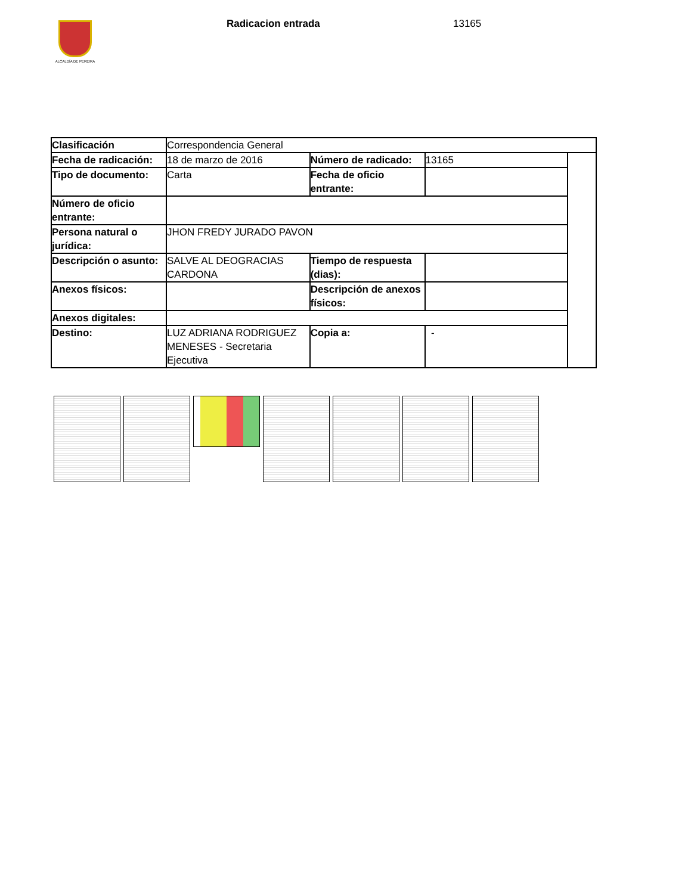ALCALDÍA DE PEREIRA Radicacion entrada 13165
| Clasificación | Correspondencia General | | | |
| Fecha de radicación: | 18 de marzo de 2016 | Número de radicado: | 13165 | |
| Tipo de documento: | Carta | Fecha de oficio entrante: | | |
| Número de oficio entrante: | | | | |
| Persona natural o jurídica: | JHON FREDY JURADO PAVON | | | |
| Descripción o asunto: | SALVE AL DEOGRACIAS CARDONA | Tiempo de respuesta (dias): | | |
| Anexos físicos: | | Descripción de anexos físicos: | | |
| Anexos digitales: | | | | |
| Destino: | LUZ ADRIANA RODRIGUEZ MENESES - Secretaria Ejecutiva | Copia a: | - | |